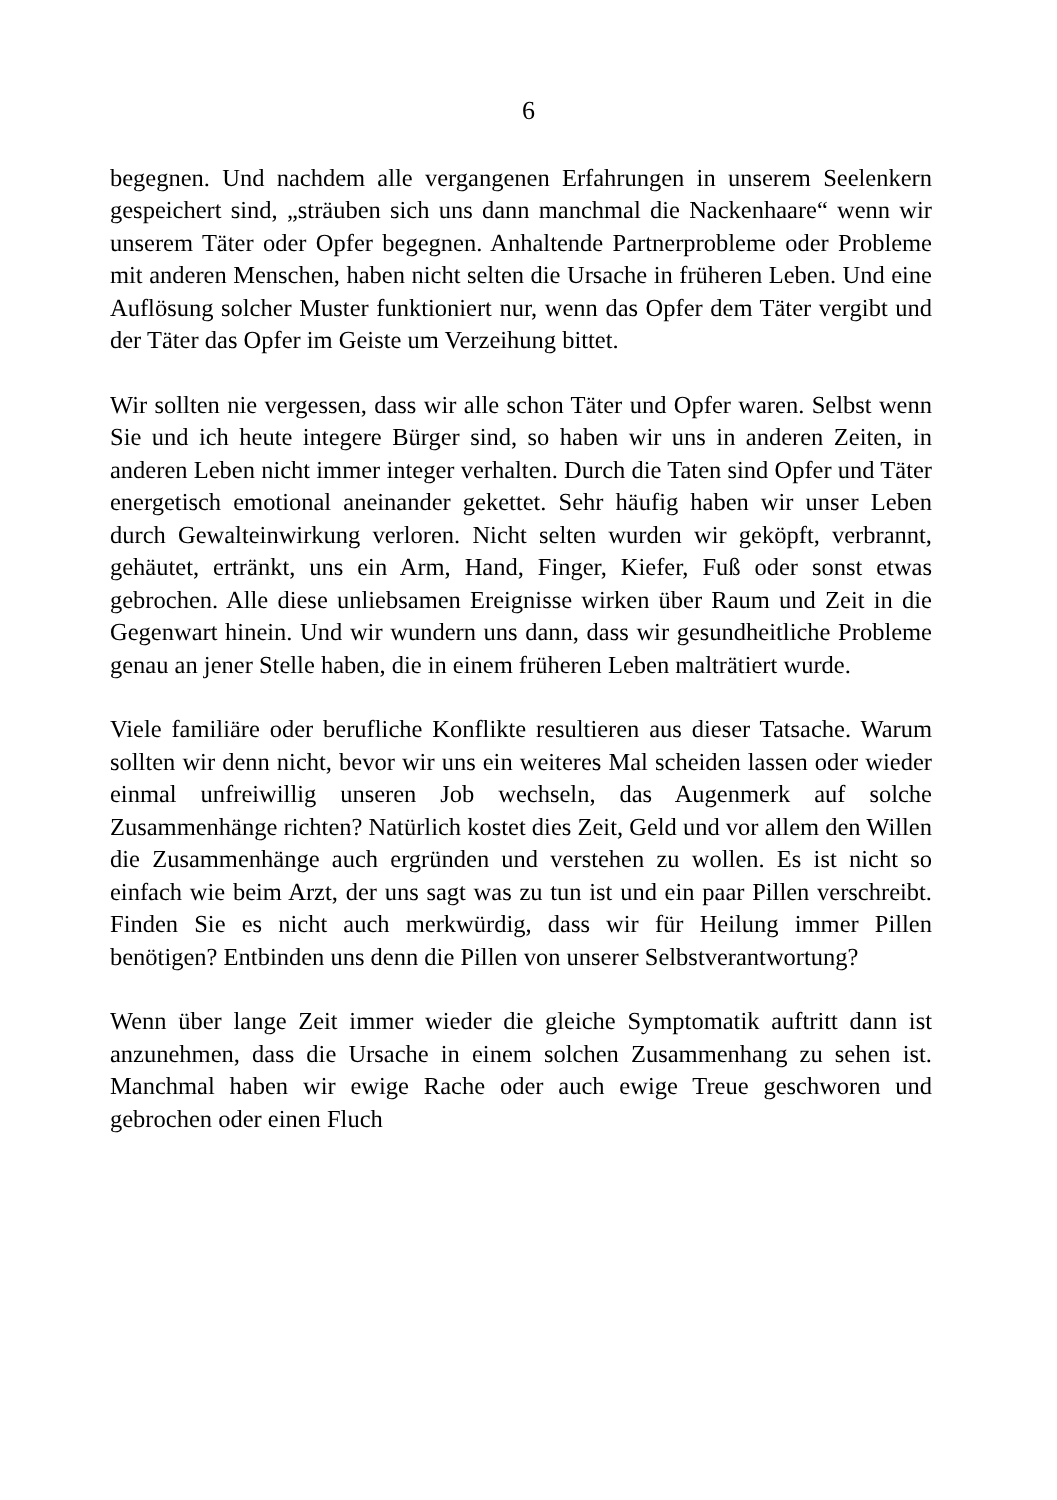6
begegnen. Und nachdem alle vergangenen Erfahrungen in unserem Seelenkern gespeichert sind, „sträuben sich uns dann manchmal die Nackenhaare“ wenn wir unserem Täter oder Opfer begegnen. Anhaltende Partnerprobleme oder Probleme mit anderen Menschen, haben nicht selten die Ursache in früheren Leben. Und eine Auflösung solcher Muster funktioniert nur, wenn das Opfer dem Täter vergibt und der Täter das Opfer im Geiste um Verzeihung bittet.
Wir sollten nie vergessen, dass wir alle schon Täter und Opfer waren. Selbst wenn Sie und ich heute integere Bürger sind, so haben wir uns in anderen Zeiten, in anderen Leben nicht immer integer verhalten. Durch die Taten sind Opfer und Täter energetisch emotional aneinander gekettet. Sehr häufig haben wir unser Leben durch Gewalteinwirkung verloren. Nicht selten wurden wir geköpft, verbrannt, gehäutet, ertränkt, uns ein Arm, Hand, Finger, Kiefer, Fuß oder sonst etwas gebrochen. Alle diese unliebsamen Ereignisse wirken über Raum und Zeit in die Gegenwart hinein. Und wir wundern uns dann, dass wir gesundheitliche Probleme genau an jener Stelle haben, die in einem früheren Leben malträtiert wurde.
Viele familiäre oder berufliche Konflikte resultieren aus dieser Tatsache. Warum sollten wir denn nicht, bevor wir uns ein weiteres Mal scheiden lassen oder wieder einmal unfreiwillig unseren Job wechseln, das Augenmerk auf solche Zusammenhänge richten? Natürlich kostet dies Zeit, Geld und vor allem den Willen die Zusammenhänge auch ergründen und verstehen zu wollen. Es ist nicht so einfach wie beim Arzt, der uns sagt was zu tun ist und ein paar Pillen verschreibt. Finden Sie es nicht auch merkwürdig, dass wir für Heilung immer Pillen benötigen? Entbinden uns denn die Pillen von unserer Selbstverantwortung?
Wenn über lange Zeit immer wieder die gleiche Symptomatik auftritt dann ist anzunehmen, dass die Ursache in einem solchen Zusammenhang zu sehen ist. Manchmal haben wir ewige Rache oder auch ewige Treue geschworen und gebrochen oder einen Fluch